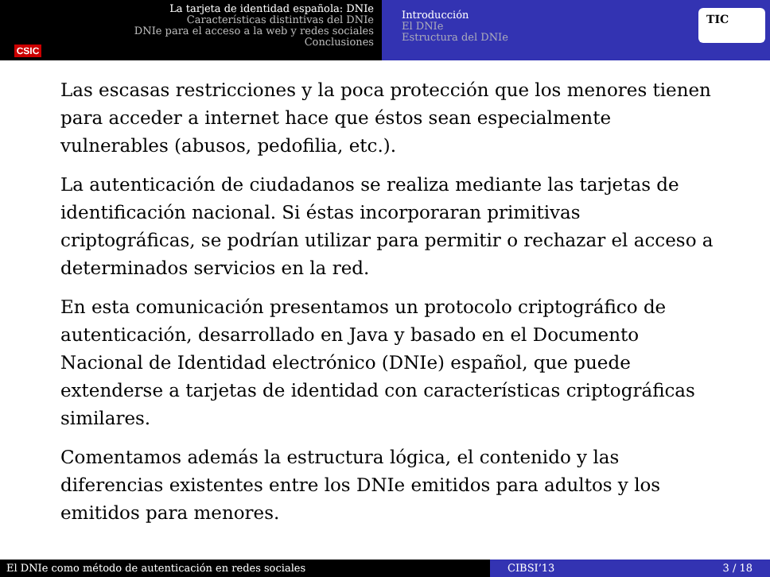CSIC
La tarjeta de identidad española: DNIe
Características distintivas del DNIe
DNIe para el acceso a la web y redes sociales
Conclusiones
Introducción
El DNIe
Estructura del DNIe
TIC
Las escasas restricciones y la poca protección que los menores tienen para acceder a internet hace que éstos sean especialmente vulnerables (abusos, pedofilia, etc.).
La autenticación de ciudadanos se realiza mediante las tarjetas de identificación nacional. Si éstas incorporaran primitivas criptográficas, se podrían utilizar para permitir o rechazar el acceso a determinados servicios en la red.
En esta comunicación presentamos un protocolo criptográfico de autenticación, desarrollado en Java y basado en el Documento Nacional de Identidad electrónico (DNIe) español, que puede extenderse a tarjetas de identidad con características criptográficas similares.
Comentamos además la estructura lógica, el contenido y las diferencias existentes entre los DNIe emitidos para adultos y los emitidos para menores.
El DNIe como método de autenticación en redes sociales CIBSI’13 3 / 18